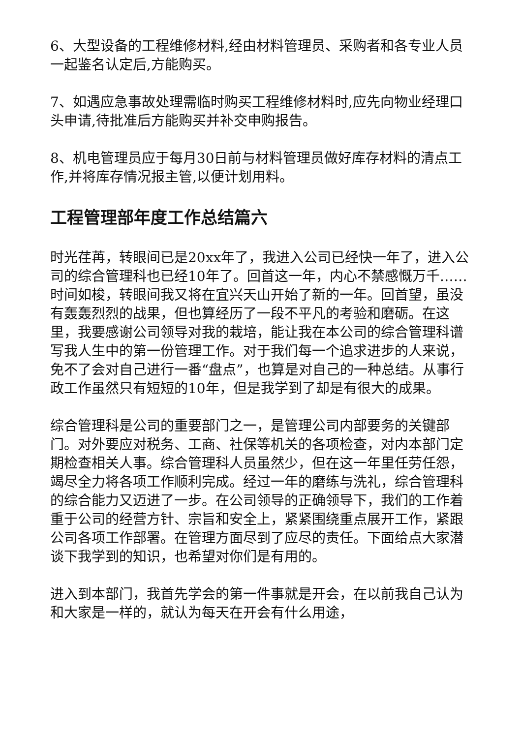6、大型设备的工程维修材料,经由材料管理员、采购者和各专业人员一起鉴名认定后,方能购买。
7、如遇应急事故处理需临时购买工程维修材料时,应先向物业经理口头申请,待批准后方能购买并补交申购报告。
8、机电管理员应于每月30日前与材料管理员做好库存材料的清点工作,并将库存情况报主管,以便计划用料。
工程管理部年度工作总结篇六
时光荏苒，转眼间已是20xx年了，我进入公司已经快一年了，进入公司的综合管理科也已经10年了。回首这一年，内心不禁感慨万千……时间如梭，转眼间我又将在宜兴天山开始了新的一年。回首望，虽没有轰轰烈烈的战果，但也算经历了一段不平凡的考验和磨砺。在这里，我要感谢公司领导对我的栽培，能让我在本公司的综合管理科谱写我人生中的第一份管理工作。对于我们每一个追求进步的人来说，免不了会对自己进行一番“盘点”，也算是对自己的一种总结。从事行政工作虽然只有短短的10年，但是我学到了却是有很大的成果。
综合管理科是公司的重要部门之一，是管理公司内部要务的关键部门。对外要应对税务、工商、社保等机关的各项检查，对内本部门定期检查相关人事。综合管理科人员虽然少，但在这一年里任劳任怨，竭尽全力将各项工作顺利完成。经过一年的磨练与洗礼，综合管理科的综合能力又迈进了一步。在公司领导的正确领导下，我们的工作着重于公司的经营方针、宗旨和安全上，紧紧围绕重点展开工作，紧跟公司各项工作部署。在管理方面尽到了应尽的责任。下面给点大家潜谈下我学到的知识，也希望对你们是有用的。
进入到本部门，我首先学会的第一件事就是开会，在以前我自己认为和大家是一样的，就认为每天在开会有什么用途，